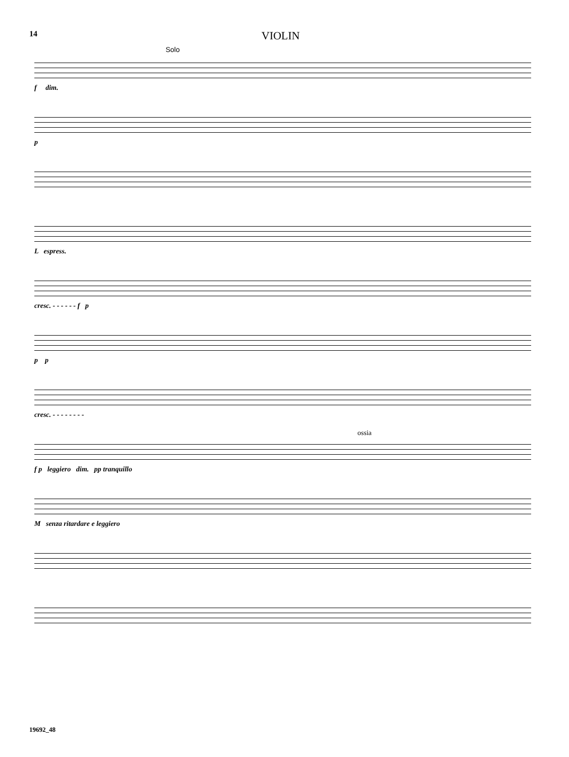14 VIOLIN
Solo
f dim.
p
L espress.
cresc. - - - - - - f p
p p
cresc. - - - - - - - -
ossia
f p leggiero dim. pp tranquillo
M senza ritardare e leggiero
19692_48